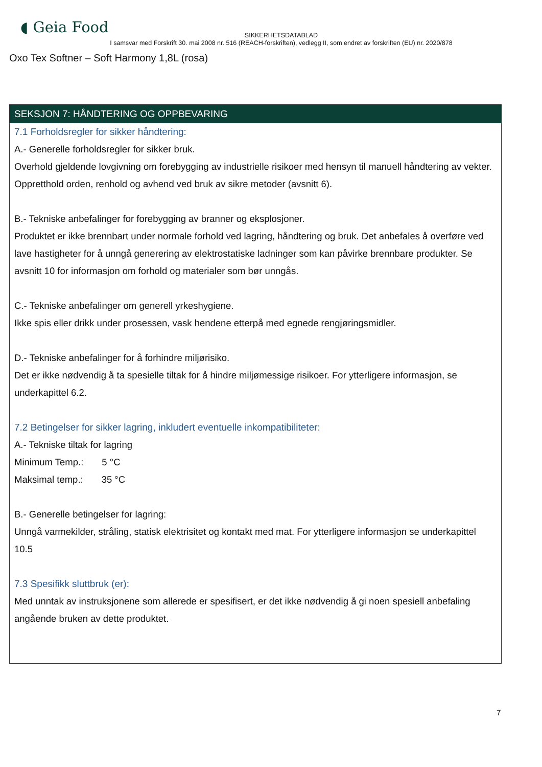◖ Geia Food
SIKKERHETSDATABLAD
I samsvar med Forskrift 30. mai 2008 nr. 516 (REACH-forskriften), vedlegg II, som endret av forskriften (EU) nr. 2020/878
Oxo Tex Softner – Soft Harmony 1,8L (rosa)
SEKSJON 7: HÅNDTERING OG OPPBEVARING
7.1 Forholdsregler for sikker håndtering:
A.- Generelle forholdsregler for sikker bruk.
Overhold gjeldende lovgivning om forebygging av industrielle risikoer med hensyn til manuell håndtering av vekter. Oppretthold orden, renhold og avhend ved bruk av sikre metoder (avsnitt 6).
B.- Tekniske anbefalinger for forebygging av branner og eksplosjoner.
Produktet er ikke brennbart under normale forhold ved lagring, håndtering og bruk. Det anbefales å overføre ved lave hastigheter for å unngå generering av elektrostatiske ladninger som kan påvirke brennbare produkter. Se avsnitt 10 for informasjon om forhold og materialer som bør unngås.
C.- Tekniske anbefalinger om generell yrkeshygiene.
Ikke spis eller drikk under prosessen, vask hendene etterpå med egnede rengjøringsmidler.
D.- Tekniske anbefalinger for å forhindre miljørisiko.
Det er ikke nødvendig å ta spesielle tiltak for å hindre miljømessige risikoer. For ytterligere informasjon, se underkapittel 6.2.
7.2 Betingelser for sikker lagring, inkludert eventuelle inkompatibiliteter:
A.- Tekniske tiltak for lagring
Minimum Temp.: 5 °C
Maksimal temp.: 35 °C
B.- Generelle betingelser for lagring:
Unngå varmekilder, stråling, statisk elektrisitet og kontakt med mat. For ytterligere informasjon se underkapittel 10.5
7.3 Spesifikk sluttbruk (er):
Med unntak av instruksjonene som allerede er spesifisert, er det ikke nødvendig å gi noen spesiell anbefaling angående bruken av dette produktet.
7